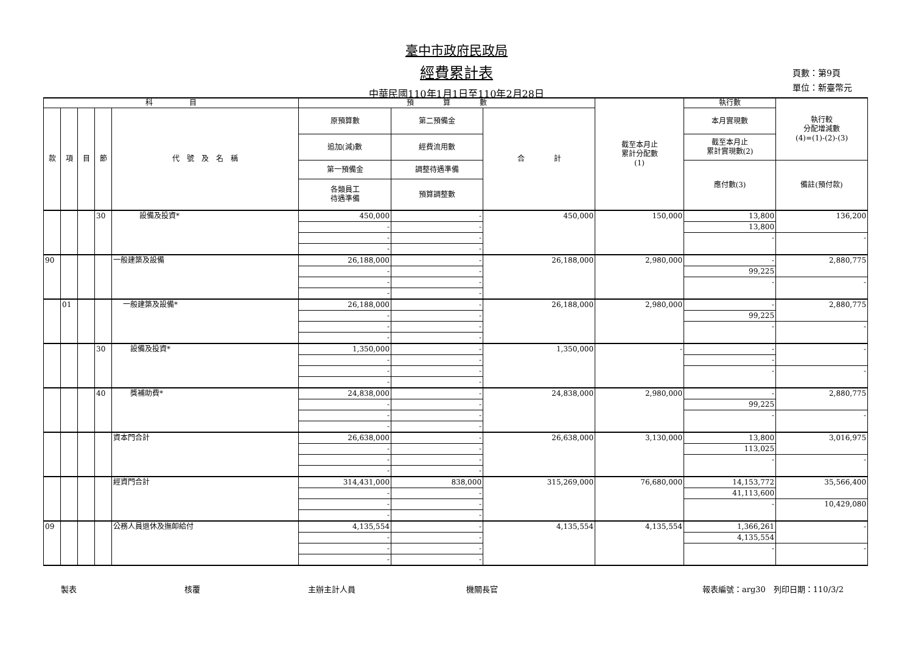臺中市政府民政局
經費累計表
中華民國110年1月1日至110年2月28日
頁數：第9頁
單位：新臺幣元
| 科 目 | | | | | 預 算 數 | | | 截至本月止 累計分配數 (1) | 執行數 | 執行較 分配增減數 (4)=(1)-(2)-(3) |
| --- | --- | --- | --- | --- | --- | --- | --- | --- | --- | --- |
| 款 | 項 | 目 | 節 | 代 號 及 名 稱 | 原預算數 | 第二預備金 | 合 計 | | 本月實現數 | |
| | | | | | 追加(減)數 | 經費流用數 | | | 截至本月止 累計實現數(2) | |
| | | | | | 第一預備金 | 調整待遇準備 | | | 應付數(3) | 備註(預付款) |
| | | | | | 各類員工 待遇準備 | 預算調整數 | | | | |
| | | | 30 | 設備及投資* | 450,000 | - | 450,000 | 150,000 | 13,800 | 136,200 |
| | | | | | - | - | | | 13,800 | |
| | | | | | - | - | | | - | - |
| | | | | | - | - | | | | |
| 90 | | | | 一般建築及設備 | 26,188,000 | - | 26,188,000 | 2,980,000 | - | 2,880,775 |
| | | | | | - | - | | | 99,225 | |
| | | | | | - | - | | | - | - |
| | | | | | - | - | | | | |
| | 01 | | | 一般建築及設備* | 26,188,000 | - | 26,188,000 | 2,980,000 | - | 2,880,775 |
| | | | | | - | - | | | 99,225 | |
| | | | | | - | - | | | - | - |
| | | | | | - | - | | | | |
| | | | 30 | 設備及投資* | 1,350,000 | - | 1,350,000 | - | - | - |
| | | | | | - | - | | | - | |
| | | | | | - | - | | | - | - |
| | | | | | - | - | | | | |
| | | | 40 | 獎補助費* | 24,838,000 | - | 24,838,000 | 2,980,000 | - | 2,880,775 |
| | | | | | - | - | | | 99,225 | |
| | | | | | - | - | | | - | - |
| | | | | | - | - | | | | |
| | | | | 資本門合計 | 26,638,000 | - | 26,638,000 | 3,130,000 | 13,800 | 3,016,975 |
| | | | | | - | - | | | 113,025 | |
| | | | | | - | - | | | - | - |
| | | | | | - | - | | | | |
| | | | | 經資門合計 | 314,431,000 | 838,000 | 315,269,000 | 76,680,000 | 14,153,772 | 35,566,400 |
| | | | | | - | - | | | 41,113,600 | |
| | | | | | - | - | | | - | 10,429,080 |
| | | | | | - | - | | | | |
| 09 | | | | 公務人員退休及撫卹給付 | 4,135,554 | - | 4,135,554 | 4,135,554 | 1,366,261 | - |
| | | | | | - | - | | | 4,135,554 | |
| | | | | | - | - | | | - | - |
| | | | | | - | - | | | | |
製表 核覆 主辦主計人員 機關長官 報表編號：arg30　列印日期：110/3/2